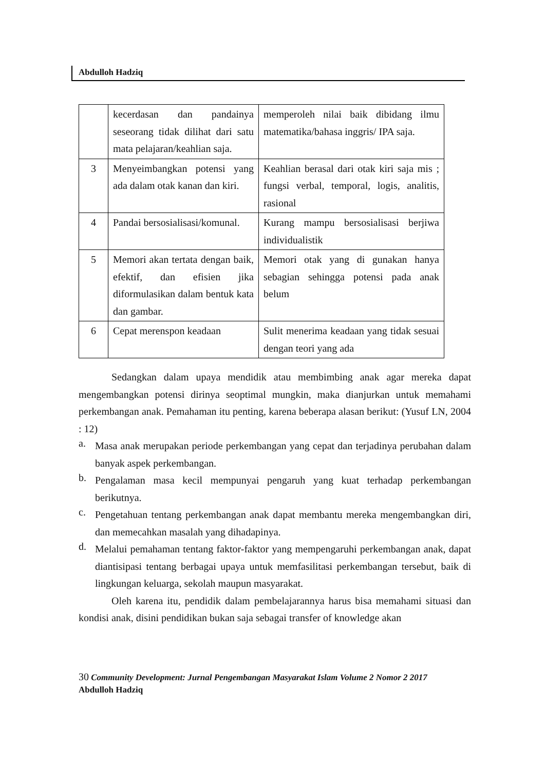Abdulloh Hadziq
| | kecerdasan dan pandainya seseorang tidak dilihat dari satu mata pelajaran/keahlian saja. | memperoleh nilai baik dibidang ilmu matematika/bahasa inggris/ IPA saja. |
| 3 | Menyeimbangkan potensi yang ada dalam otak kanan dan kiri. | Keahlian berasal dari otak kiri saja mis ; fungsi verbal, temporal, logis, analitis, rasional |
| 4 | Pandai bersosialisasi/komunal. | Kurang mampu bersosialisasi berjiwa individualistik |
| 5 | Memori akan tertata dengan baik, efektif, dan efisien jika diformulasikan dalam bentuk kata dan gambar. | Memori otak yang di gunakan hanya sebagian sehingga potensi pada anak belum |
| 6 | Cepat merenspon keadaan | Sulit menerima keadaan yang tidak sesuai dengan teori yang ada |
Sedangkan dalam upaya mendidik atau membimbing anak agar mereka dapat mengembangkan potensi dirinya seoptimal mungkin, maka dianjurkan untuk memahami perkembangan anak. Pemahaman itu penting, karena beberapa alasan berikut: (Yusuf LN, 2004 : 12)
a.
Masa anak merupakan periode perkembangan yang cepat dan terjadinya perubahan dalam banyak aspek perkembangan.
b.
Pengalaman masa kecil mempunyai pengaruh yang kuat terhadap perkembangan berikutnya.
c.
Pengetahuan tentang perkembangan anak dapat membantu mereka mengembangkan diri, dan memecahkan masalah yang dihadapinya.
d.
Melalui pemahaman tentang faktor-faktor yang mempengaruhi perkembangan anak, dapat diantisipasi tentang berbagai upaya untuk memfasilitasi perkembangan tersebut, baik di lingkungan keluarga, sekolah maupun masyarakat.
Oleh karena itu, pendidik dalam pembelajarannya harus bisa memahami situasi dan kondisi anak, disini pendidikan bukan saja sebagai transfer of knowledge akan
30 Community Development: Jurnal Pengembangan Masyarakat Islam Volume 2 Nomor 2 2017
Abdulloh Hadziq